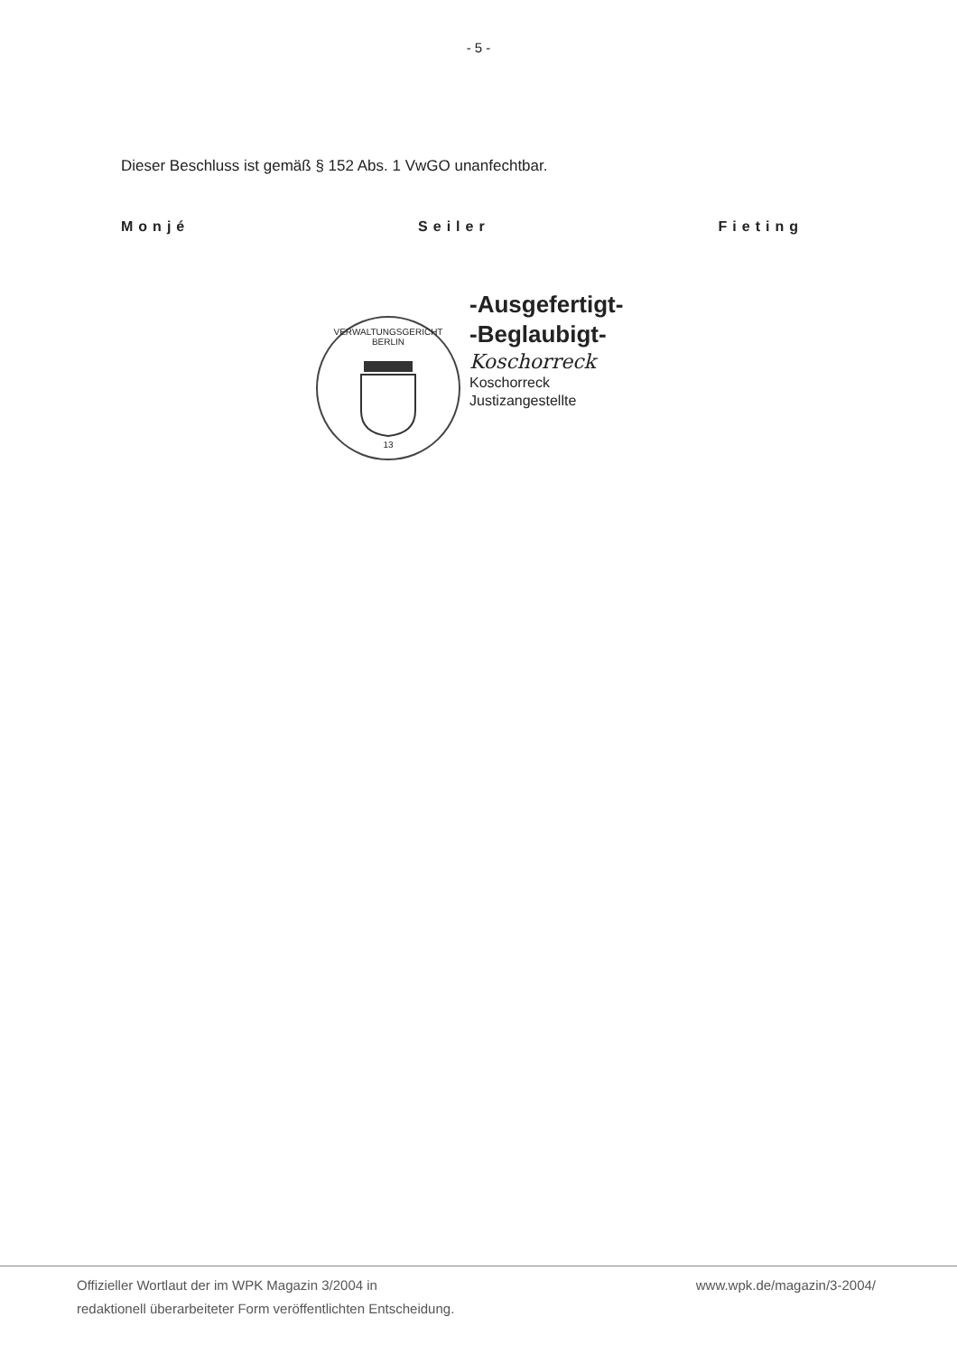- 5 -
Dieser Beschluss ist gemäß § 152 Abs. 1 VwGO unanfechtbar.
Monjé Seiler Fieting
VERWALTUNGSGERICHT BERLIN
13
-Ausgefertigt-
-Beglaubigt-
Koschorreck
Koschorreck
Justizangestellte
Offizieller Wortlaut der im WPK Magazin 3/2004 in
redaktionell überarbeiteter Form veröffentlichten Entscheidung.
www.wpk.de/magazin/3-2004/